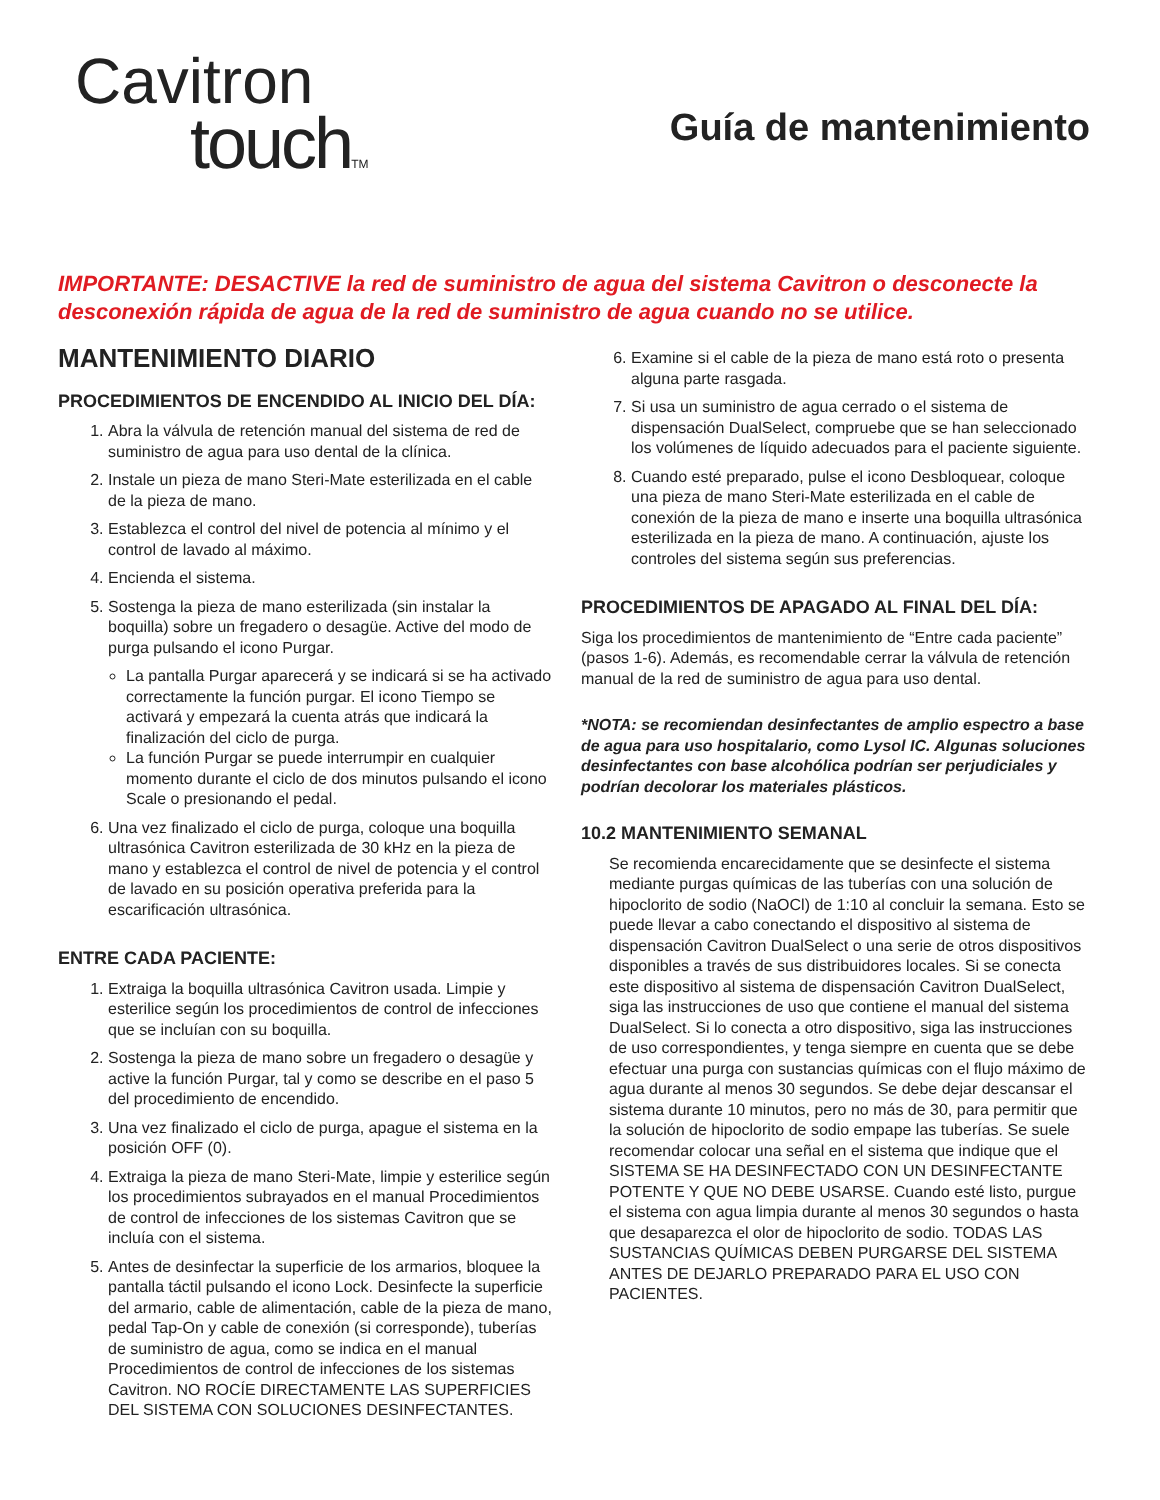Cavitron
touchTM
Guía de mantenimiento
IMPORTANTE: DESACTIVE la red de suministro de agua del sistema Cavitron o desconecte la desconexión rápida de agua de la red de suministro de agua cuando no se utilice.
MANTENIMIENTO DIARIO
PROCEDIMIENTOS DE ENCENDIDO AL INICIO DEL DÍA:
1. Abra la válvula de retención manual del sistema de red de suministro de agua para uso dental de la clínica.
2. Instale un pieza de mano Steri-Mate esterilizada en el cable de la pieza de mano.
3. Establezca el control del nivel de potencia al mínimo y el control de lavado al máximo.
4. Encienda el sistema.
5. Sostenga la pieza de mano esterilizada (sin instalar la boquilla) sobre un fregadero o desagüe. Active del modo de purga pulsando el icono Purgar.
La pantalla Purgar aparecerá y se indicará si se ha activado correctamente la función purgar. El icono Tiempo se activará y empezará la cuenta atrás que indicará la finalización del ciclo de purga.
La función Purgar se puede interrumpir en cualquier momento durante el ciclo de dos minutos pulsando el icono Scale o presionando el pedal.
6. Una vez finalizado el ciclo de purga, coloque una boquilla ultrasónica Cavitron esterilizada de 30 kHz en la pieza de mano y establezca el control de nivel de potencia y el control de lavado en su posición operativa preferida para la escarificación ultrasónica.
ENTRE CADA PACIENTE:
1. Extraiga la boquilla ultrasónica Cavitron usada. Limpie y esterilice según los procedimientos de control de infecciones que se incluían con su boquilla.
2. Sostenga la pieza de mano sobre un fregadero o desagüe y active la función Purgar, tal y como se describe en el paso 5 del procedimiento de encendido.
3. Una vez finalizado el ciclo de purga, apague el sistema en la posición OFF (0).
4. Extraiga la pieza de mano Steri-Mate, limpie y esterilice según los procedimientos subrayados en el manual Procedimientos de control de infecciones de los sistemas Cavitron que se incluía con el sistema.
5. Antes de desinfectar la superficie de los armarios, bloquee la pantalla táctil pulsando el icono Lock. Desinfecte la superficie del armario, cable de alimentación, cable de la pieza de mano, pedal Tap-On y cable de conexión (si corresponde), tuberías de suministro de agua, como se indica en el manual Procedimientos de control de infecciones de los sistemas Cavitron. NO ROCÍE DIRECTAMENTE LAS SUPERFICIES DEL SISTEMA CON SOLUCIONES DESINFECTANTES.
6. Examine si el cable de la pieza de mano está roto o presenta alguna parte rasgada.
7. Si usa un suministro de agua cerrado o el sistema de dispensación DualSelect, compruebe que se han seleccionado los volúmenes de líquido adecuados para el paciente siguiente.
8. Cuando esté preparado, pulse el icono Desbloquear, coloque una pieza de mano Steri-Mate esterilizada en el cable de conexión de la pieza de mano e inserte una boquilla ultrasónica esterilizada en la pieza de mano. A continuación, ajuste los controles del sistema según sus preferencias.
PROCEDIMIENTOS DE APAGADO AL FINAL DEL DÍA:
Siga los procedimientos de mantenimiento de “Entre cada paciente” (pasos 1-6). Además, es recomendable cerrar la válvula de retención manual de la red de suministro de agua para uso dental.
*NOTA: se recomiendan desinfectantes de amplio espectro a base de agua para uso hospitalario, como Lysol IC. Algunas soluciones desinfectantes con base alcohólica podrían ser perjudiciales y podrían decolorar los materiales plásticos.
10.2 MANTENIMIENTO SEMANAL
Se recomienda encarecidamente que se desinfecte el sistema mediante purgas químicas de las tuberías con una solución de hipoclorito de sodio (NaOCl) de 1:10 al concluir la semana. Esto se puede llevar a cabo conectando el dispositivo al sistema de dispensación Cavitron DualSelect o una serie de otros dispositivos disponibles a través de sus distribuidores locales. Si se conecta este dispositivo al sistema de dispensación Cavitron DualSelect, siga las instrucciones de uso que contiene el manual del sistema DualSelect. Si lo conecta a otro dispositivo, siga las instrucciones de uso correspondientes, y tenga siempre en cuenta que se debe efectuar una purga con sustancias químicas con el flujo máximo de agua durante al menos 30 segundos. Se debe dejar descansar el sistema durante 10 minutos, pero no más de 30, para permitir que la solución de hipoclorito de sodio empape las tuberías. Se suele recomendar colocar una señal en el sistema que indique que el SISTEMA SE HA DESINFECTADO CON UN DESINFECTANTE POTENTE Y QUE NO DEBE USARSE. Cuando esté listo, purgue el sistema con agua limpia durante al menos 30 segundos o hasta que desaparezca el olor de hipoclorito de sodio. TODAS LAS SUSTANCIAS QUÍMICAS DEBEN PURGARSE DEL SISTEMA ANTES DE DEJARLO PREPARADO PARA EL USO CON PACIENTES.